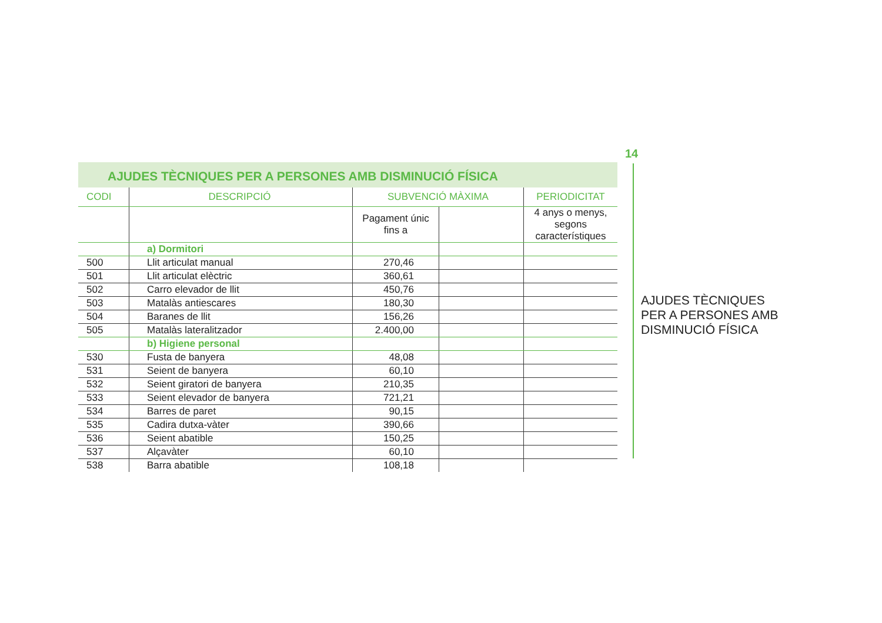AJUDES TÈCNIQUES PER A PERSONES AMB DISMINUCIÓ FÍSICA
| CODI | DESCRIPCIÓ | SUBVENCIÓ MÀXIMA | | PERIODICITAT |
| --- | --- | --- | --- | --- |
| | | Pagament únic fins a | | 4 anys o menys, segons característiques |
| | a) Dormitori | | | |
| 500 | Llit articulat manual | 270,46 | | |
| 501 | Llit articulat elèctric | 360,61 | | |
| 502 | Carro elevador de llit | 450,76 | | |
| 503 | Matalàs antiescares | 180,30 | | |
| 504 | Baranes de llit | 156,26 | | |
| 505 | Matalàs lateralitzador | 2.400,00 | | |
| | b) Higiene personal | | | |
| 530 | Fusta de banyera | 48,08 | | |
| 531 | Seient de banyera | 60,10 | | |
| 532 | Seient giratori de banyera | 210,35 | | |
| 533 | Seient elevador de banyera | 721,21 | | |
| 534 | Barres de paret | 90,15 | | |
| 535 | Cadira dutxa-vàter | 390,66 | | |
| 536 | Seient abatible | 150,25 | | |
| 537 | Alçavàter | 60,10 | | |
| 538 | Barra abatible | 108,18 | | |
14
AJUDES TÈCNIQUES
PER A PERSONES AMB
DISMINUCIÓ FÍSICA